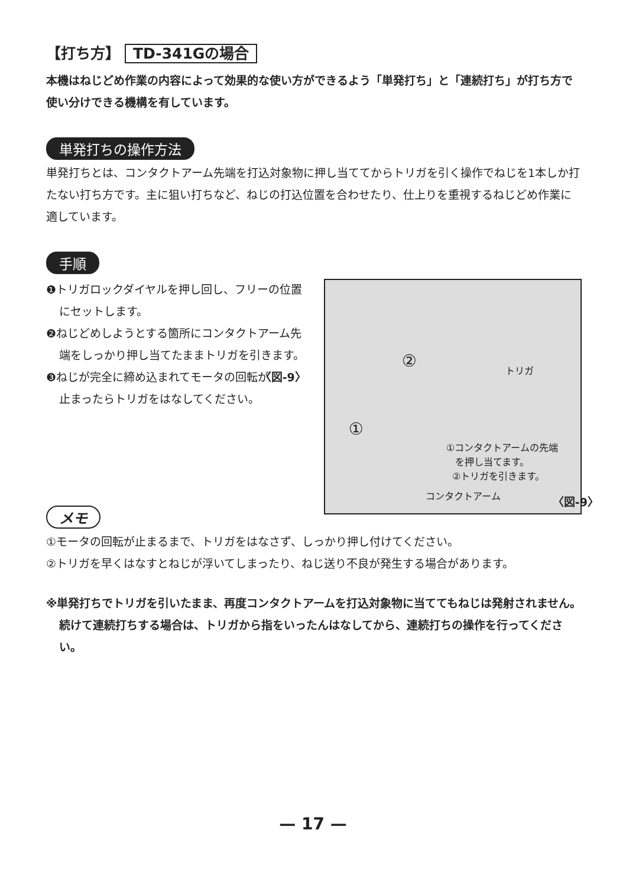【打ち方】 TD-341Gの場合
本機はねじどめ作業の内容によって効果的な使い方ができるよう「単発打ち」と「連続打ち」が打ち方で使い分けできる機構を有しています。
単発打ちの操作方法
単発打ちとは、コンタクトアーム先端を打込対象物に押し当ててからトリガを引く操作でねじを1本しか打たない打ち方です。主に狙い打ちなど、ねじの打込位置を合わせたり、仕上りを重視するねじどめ作業に適しています。
手順
❶トリガロックダイヤルを押し回し、フリーの位置にセットします。
❷ねじどめしようとする箇所にコンタクトアーム先端をしっかり押し当てたままトリガを引きます。 〈図-9〉
❸ねじが完全に締め込まれてモータの回転が止まったらトリガをはなしてください。
② トリガ
①
①コンタクトアームの先端
を押し当てます。
②トリガを引きます。
コンタクトアーム 〈図-9〉
メモ
①モータの回転が止まるまで、トリガをはなさず、しっかり押し付けてください。
②トリガを早くはなすとねじが浮いてしまったり、ねじ送り不良が発生する場合があります。
※単発打ちでトリガを引いたまま、再度コンタクトアームを打込対象物に当ててもねじは発射されません。続けて連続打ちする場合は、トリガから指をいったんはなしてから、連続打ちの操作を行ってください。
— 17 —